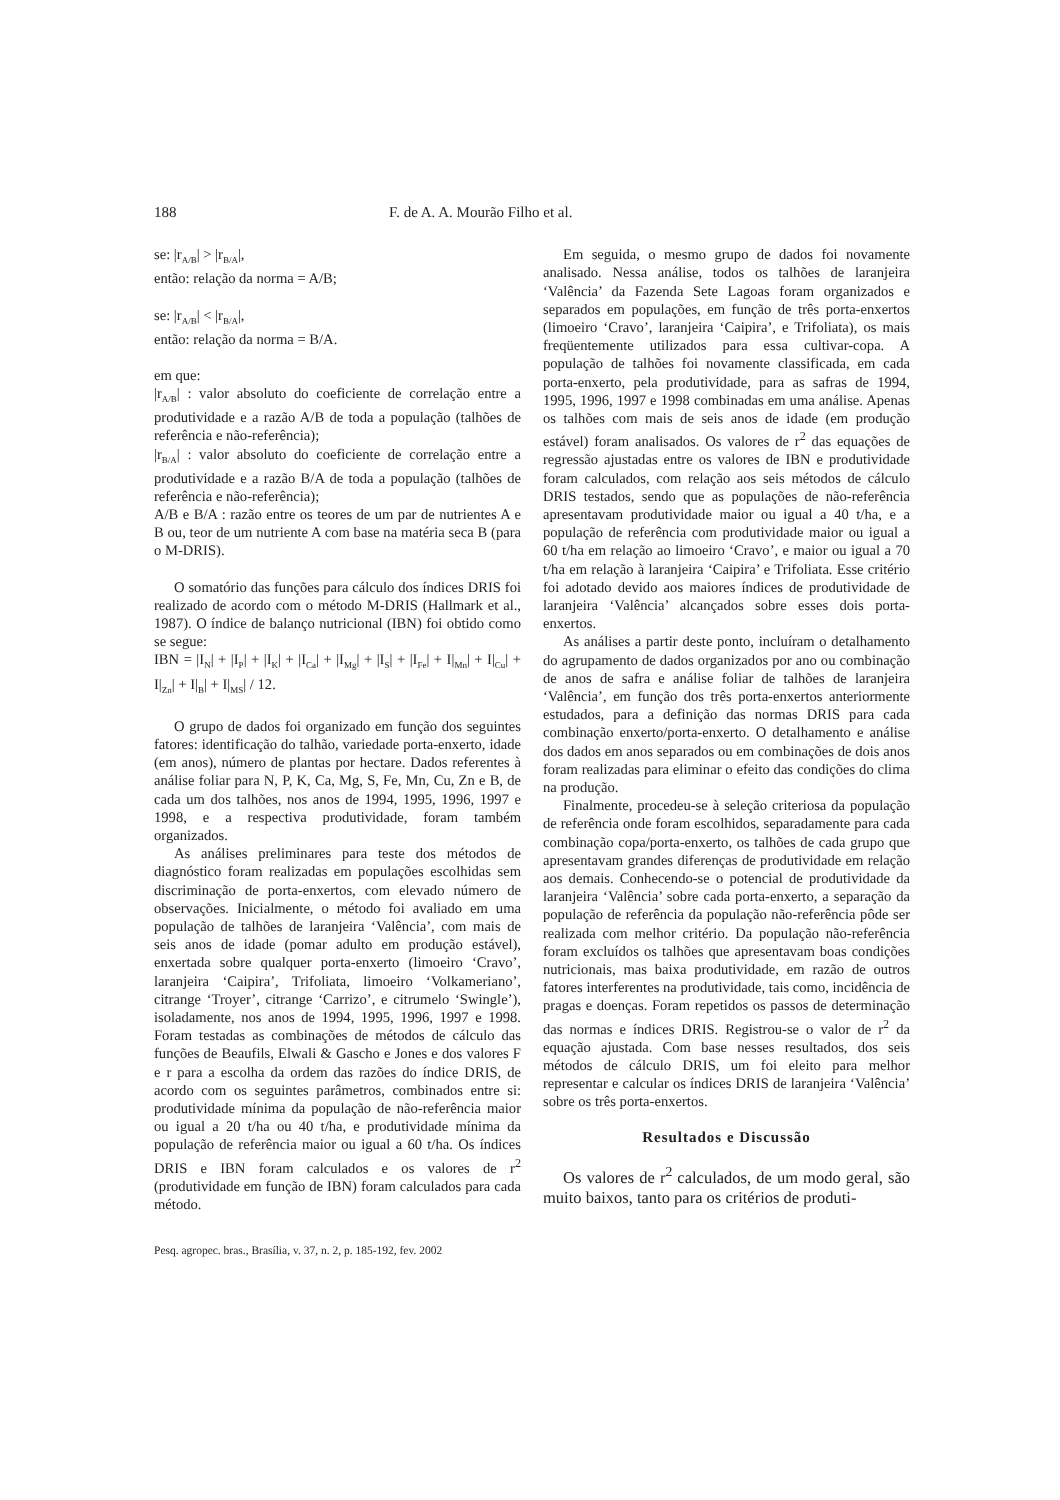188 F. de A. A. Mourão Filho et al.
se: |r<sub>A/B</sub>| > |r<sub>B/A</sub>|,
então: relação da norma = A/B;
se: |r<sub>A/B</sub>| < |r<sub>B/A</sub>|,
então: relação da norma = B/A.
em que:
|r<sub>A/B</sub>| : valor absoluto do coeficiente de correlação entre a produtividade e a razão A/B de toda a população (talhões de referência e não-referência);
|r<sub>B/A</sub>| : valor absoluto do coeficiente de correlação entre a produtividade e a razão B/A de toda a população (talhões de referência e não-referência);
A/B e B/A : razão entre os teores de um par de nutrientes A e B ou, teor de um nutriente A com base na matéria seca B (para o M-DRIS).
O somatório das funções para cálculo dos índices DRIS foi realizado de acordo com o método M-DRIS (Hallmark et al., 1987). O índice de balanço nutricional (IBN) foi obtido como se segue:
IBN = |I<sub>N</sub>| + |I<sub>P</sub>| + |I<sub>K</sub>| + |I<sub>Ca</sub>| + |I<sub>Mg</sub>| + |I<sub>S</sub>| + |I<sub>Fe</sub>| + I|<sub>Mn</sub>| + I|<sub>Cu</sub>| + I|<sub>Zn</sub>| + I|<sub>B</sub>| + I|<sub>MS</sub>| / 12.
O grupo de dados foi organizado em função dos seguintes fatores: identificação do talhão, variedade porta-enxerto, idade (em anos), número de plantas por hectare. Dados referentes à análise foliar para N, P, K, Ca, Mg, S, Fe, Mn, Cu, Zn e B, de cada um dos talhões, nos anos de 1994, 1995, 1996, 1997 e 1998, e a respectiva produtividade, foram também organizados.
As análises preliminares para teste dos métodos de diagnóstico foram realizadas em populações escolhidas sem discriminação de porta-enxertos, com elevado número de observações. Inicialmente, o método foi avaliado em uma população de talhões de laranjeira ‘Valência’, com mais de seis anos de idade (pomar adulto em produção estável), enxertada sobre qualquer porta-enxerto (limoeiro ‘Cravo’, laranjeira ‘Caipira’, Trifoliata, limoeiro ‘Volkameriano’, citrange ‘Troyer’, citrange ‘Carrizo’, e citrumelo ‘Swingle’), isoladamente, nos anos de 1994, 1995, 1996, 1997 e 1998. Foram testadas as combinações de métodos de cálculo das funções de Beaufils, Elwali & Gascho e Jones e dos valores F e r para a escolha da ordem das razões do índice DRIS, de acordo com os seguintes parâmetros, combinados entre si: produtividade mínima da população de não-referência maior ou igual a 20 t/ha ou 40 t/ha, e produtividade mínima da população de referência maior ou igual a 60 t/ha. Os índices DRIS e IBN foram calculados e os valores de r<sup>2</sup> (produtividade em função de IBN) foram calculados para cada método.
Em seguida, o mesmo grupo de dados foi novamente analisado. Nessa análise, todos os talhões de laranjeira ‘Valência’ da Fazenda Sete Lagoas foram organizados e separados em populações, em função de três porta-enxertos (limoeiro ‘Cravo’, laranjeira ‘Caipira’, e Trifoliata), os mais freqüentemente utilizados para essa cultivar-copa. A população de talhões foi novamente classificada, em cada porta-enxerto, pela produtividade, para as safras de 1994, 1995, 1996, 1997 e 1998 combinadas em uma análise. Apenas os talhões com mais de seis anos de idade (em produção estável) foram analisados. Os valores de r<sup>2</sup> das equações de regressão ajustadas entre os valores de IBN e produtividade foram calculados, com relação aos seis métodos de cálculo DRIS testados, sendo que as populações de não-referência apresentavam produtividade maior ou igual a 40 t/ha, e a população de referência com produtividade maior ou igual a 60 t/ha em relação ao limoeiro ‘Cravo’, e maior ou igual a 70 t/ha em relação à laranjeira ‘Caipira’ e Trifoliata. Esse critério foi adotado devido aos maiores índices de produtividade de laranjeira ‘Valência’ alcançados sobre esses dois porta-enxertos.
As análises a partir deste ponto, incluíram o detalhamento do agrupamento de dados organizados por ano ou combinação de anos de safra e análise foliar de talhões de laranjeira ‘Valência’, em função dos três porta-enxertos anteriormente estudados, para a definição das normas DRIS para cada combinação enxerto/porta-enxerto. O detalhamento e análise dos dados em anos separados ou em combinações de dois anos foram realizadas para eliminar o efeito das condições do clima na produção.
Finalmente, procedeu-se à seleção criteriosa da população de referência onde foram escolhidos, separadamente para cada combinação copa/porta-enxerto, os talhões de cada grupo que apresentavam grandes diferenças de produtividade em relação aos demais. Conhecendo-se o potencial de produtividade da laranjeira ‘Valência’ sobre cada porta-enxerto, a separação da população de referência da população não-referência pôde ser realizada com melhor critério. Da população não-referência foram excluídos os talhões que apresentavam boas condições nutricionais, mas baixa produtividade, em razão de outros fatores interferentes na produtividade, tais como, incidência de pragas e doenças. Foram repetidos os passos de determinação das normas e índices DRIS. Registrou-se o valor de r<sup>2</sup> da equação ajustada. Com base nesses resultados, dos seis métodos de cálculo DRIS, um foi eleito para melhor representar e calcular os índices DRIS de laranjeira ‘Valência’ sobre os três porta-enxertos.
Resultados e Discussão
Os valores de r<sup>2</sup> calculados, de um modo geral, são muito baixos, tanto para os critérios de produti-
Pesq. agropec. bras., Brasília, v. 37, n. 2, p. 185-192, fev. 2002